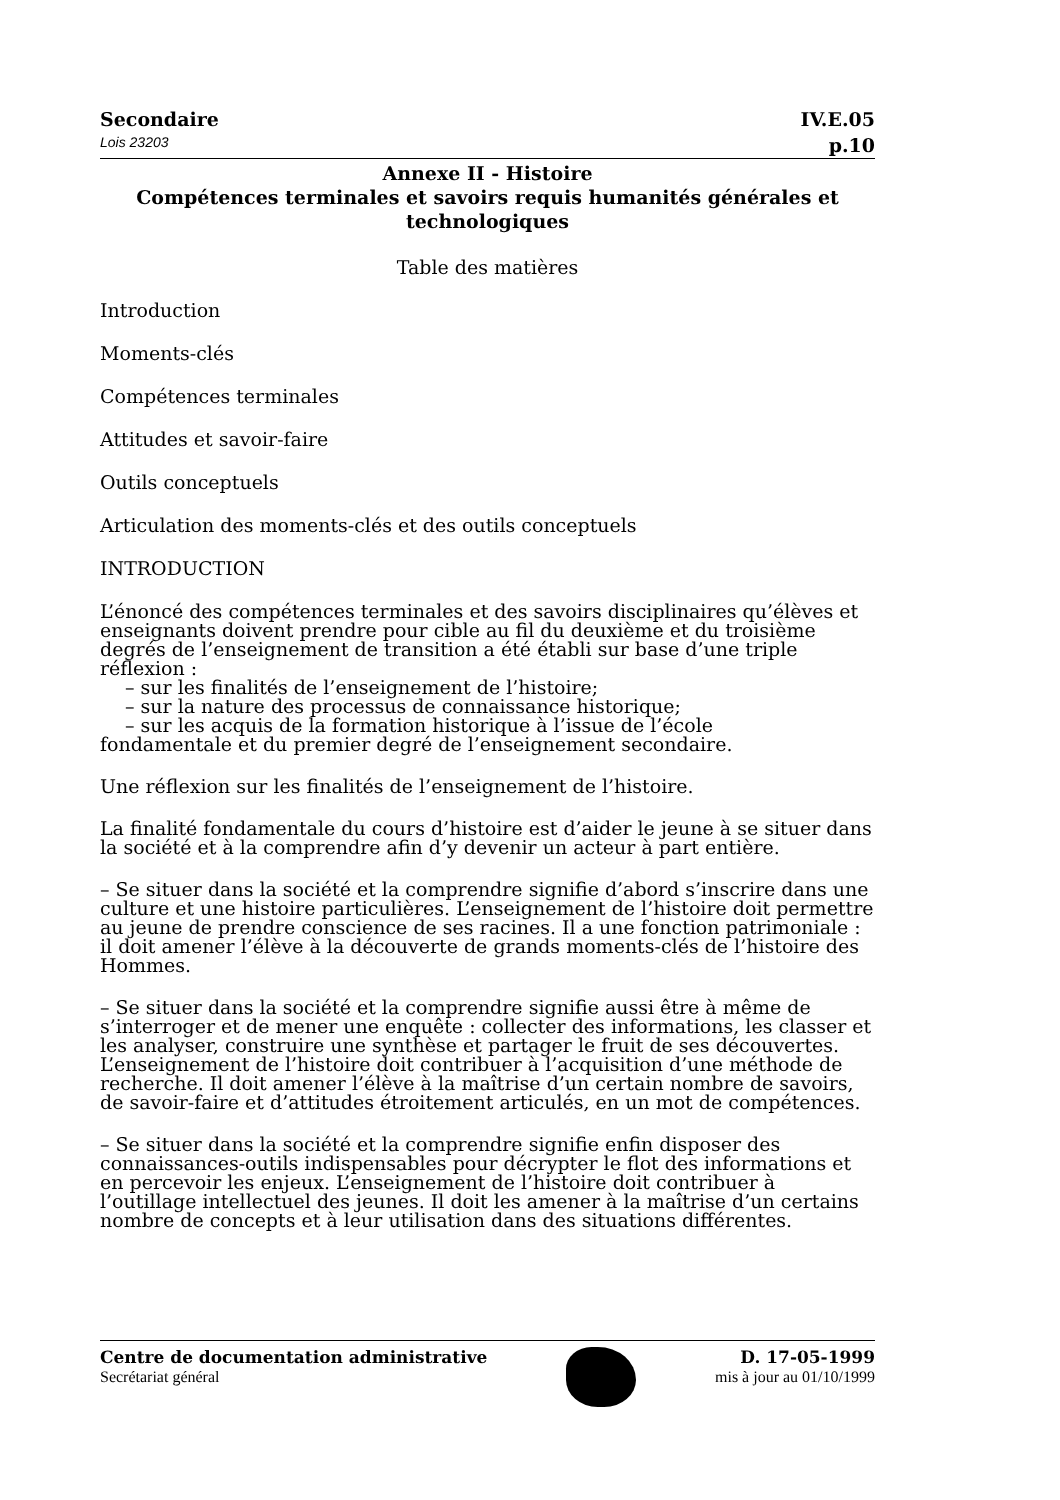Secondaire IV.E.05
Lois 23203 p.10
Annexe II - Histoire
Compétences terminales et savoirs requis humanités générales et technologiques
Table des matières
Introduction
Moments-clés
Compétences terminales
Attitudes et savoir-faire
Outils conceptuels
Articulation des moments-clés et des outils conceptuels
INTRODUCTION
L’énoncé des compétences terminales et des savoirs disciplinaires qu’élèves et enseignants doivent prendre pour cible au fil du deuxième et du troisième degrés de l’enseignement de transition a été établi sur base d’une triple réflexion :
– sur les finalités de l’enseignement de l’histoire;
– sur la nature des processus de connaissance historique;
– sur les acquis de la formation historique à l’issue de l’école
fondamentale et du premier degré de l’enseignement secondaire.
Une réflexion sur les finalités de l’enseignement de l’histoire.
La finalité fondamentale du cours d’histoire est d’aider le jeune à se situer dans la société et à la comprendre afin d’y devenir un acteur à part entière.
– Se situer dans la société et la comprendre signifie d’abord s’inscrire dans une culture et une histoire particulières. L’enseignement de l’histoire doit permettre au jeune de prendre conscience de ses racines. Il a une fonction patrimoniale : il doit amener l’élève à la découverte de grands moments-clés de l’histoire des Hommes.
– Se situer dans la société et la comprendre signifie aussi être à même de s’interroger et de mener une enquête : collecter des informations, les classer et les analyser, construire une synthèse et partager le fruit de ses découvertes. L’enseignement de l’histoire doit contribuer à l’acquisition d’une méthode de recherche. Il doit amener l’élève à la maîtrise d’un certain nombre de savoirs, de savoir-faire et d’attitudes étroitement articulés, en un mot de compétences.
– Se situer dans la société et la comprendre signifie enfin disposer des connaissances-outils indispensables pour décrypter le flot des informations et en percevoir les enjeux. L’enseignement de l’histoire doit contribuer à l’outillage intellectuel des jeunes. Il doit les amener à la maîtrise d’un certains nombre de concepts et à leur utilisation dans des situations différentes.
Centre de documentation administrative
Secrétariat général
D. 17-05-1999
mis à jour au 01/10/1999